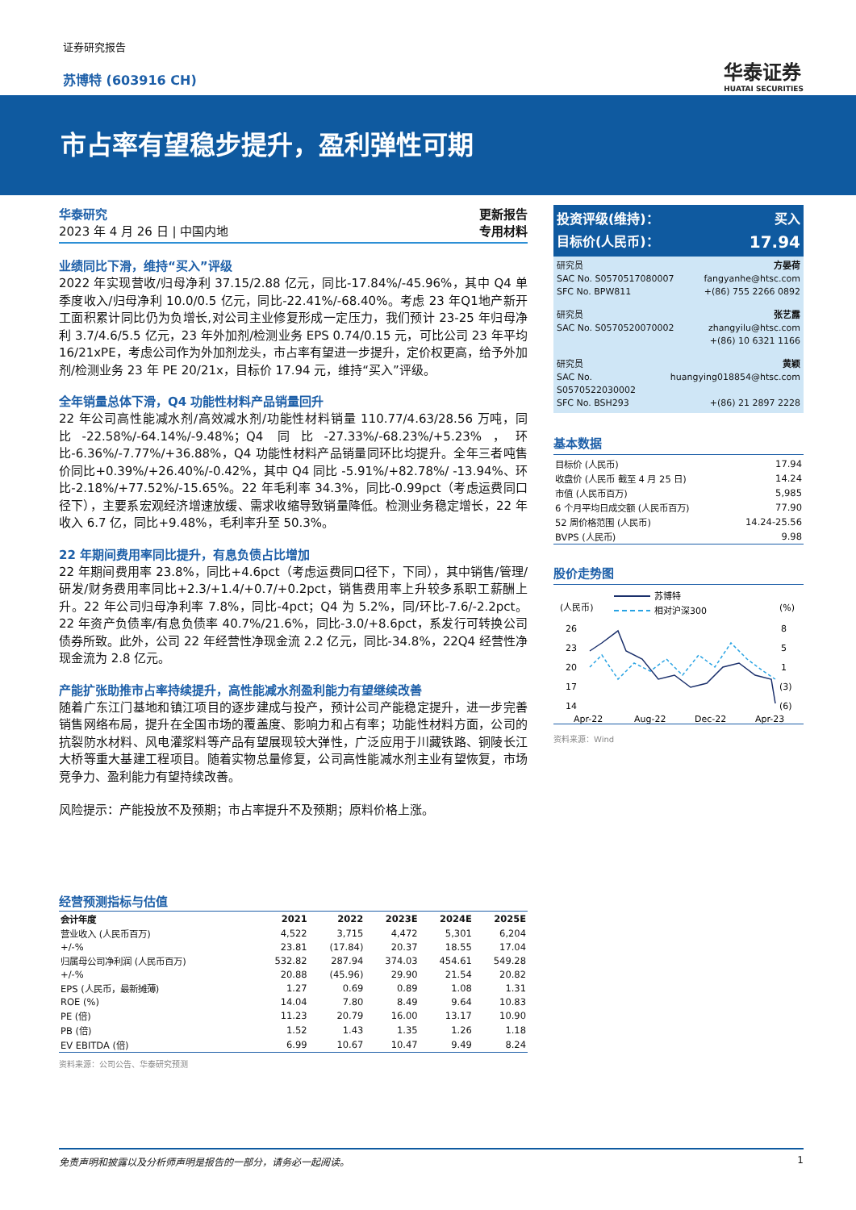证券研究报告
苏博特 (603916 CH) 华泰证券
HUATAI SECURITIES
市占率有望稳步提升，盈利弹性可期
华泰研究
2023 年 4 月 26 日 | 中国内地
更新报告
专用材料
业绩同比下滑，维持“买入”评级
2022 年实现营收/归母净利 37.15/2.88 亿元，同比-17.84%/-45.96%，其中 Q4 单季度收入/归母净利 10.0/0.5 亿元，同比-22.41%/-68.40%。考虑 23 年Q1地产新开工面积累计同比仍为负增长,对公司主业修复形成一定压力，我们预计 23-25 年归母净利 3.7/4.6/5.5 亿元，23 年外加剂/检测业务 EPS 0.74/0.15 元，可比公司 23 年平均 16/21xPE，考虑公司作为外加剂龙头，市占率有望进一步提升，定价权更高，给予外加剂/检测业务 23 年 PE 20/21x，目标价 17.94 元，维持“买入”评级。
全年销量总体下滑，Q4 功能性材料产品销量回升
22 年公司高性能减水剂/高效减水剂/功能性材料销量 110.77/4.63/28.56 万吨，同比-22.58%/-64.14%/-9.48%；Q4 同比-27.33%/-68.23%/+5.23%，环比-6.36%/-7.77%/+36.88%，Q4 功能性材料产品销量同环比均提升。全年三者吨售价同比+0.39%/+26.40%/-0.42%，其中 Q4 同比 -5.91%/+82.78%/ -13.94%、环比-2.18%/+77.52%/-15.65%。22 年毛利率 34.3%，同比-0.99pct（考虑运费同口径下），主要系宏观经济增速放缓、需求收缩导致销量降低。检测业务稳定增长，22 年收入 6.7 亿，同比+9.48%，毛利率升至 50.3%。
22 年期间费用率同比提升，有息负债占比增加
22 年期间费用率 23.8%，同比+4.6pct（考虑运费同口径下，下同），其中销售/管理/研发/财务费用率同比+2.3/+1.4/+0.7/+0.2pct，销售费用率上升较多系职工薪酬上升。22 年公司归母净利率 7.8%，同比-4pct；Q4 为 5.2%，同/环比-7.6/-2.2pct。22 年资产负债率/有息负债率 40.7%/21.6%，同比-3.0/+8.6pct，系发行可转换公司债券所致。此外，公司 22 年经营性净现金流 2.2 亿元，同比-34.8%，22Q4 经营性净现金流为 2.8 亿元。
产能扩张助推市占率持续提升，高性能减水剂盈利能力有望继续改善
随着广东江门基地和镇江项目的逐步建成与投产，预计公司产能稳定提升，进一步完善销售网络布局，提升在全国市场的覆盖度、影响力和占有率；功能性材料方面，公司的抗裂防水材料、风电灌浆料等产品有望展现较大弹性，广泛应用于川藏铁路、铜陵长江大桥等重大基建工程项目。随着实物总量修复，公司高性能减水剂主业有望恢复，市场竞争力、盈利能力有望持续改善。
风险提示：产能投放不及预期；市占率提升不及预期；原料价格上涨。
经营预测指标与估值
| 会计年度 | 2021 | 2022 | 2023E | 2024E | 2025E |
| --- | --- | --- | --- | --- | --- |
| 营业收入 (人民币百万) | 4,522 | 3,715 | 4,472 | 5,301 | 6,204 |
| +/-% | 23.81 | (17.84) | 20.37 | 18.55 | 17.04 |
| 归属母公司净利润 (人民币百万) | 532.82 | 287.94 | 374.03 | 454.61 | 549.28 |
| +/-% | 20.88 | (45.96) | 29.90 | 21.54 | 20.82 |
| EPS (人民币，最新摊薄) | 1.27 | 0.69 | 0.89 | 1.08 | 1.31 |
| ROE (%) | 14.04 | 7.80 | 8.49 | 9.64 | 10.83 |
| PE (倍) | 11.23 | 20.79 | 16.00 | 13.17 | 10.90 |
| PB (倍) | 1.52 | 1.43 | 1.35 | 1.26 | 1.18 |
| EV EBITDA (倍) | 6.99 | 10.67 | 10.47 | 9.49 | 8.24 |
资料来源：公司公告、华泰研究预测
投资评级(维持)： 买入
目标价(人民币)： 17.94
研究员 方晏荷
SAC No. S0570517080007 fangyanhe@htsc.com
SFC No. BPW811 +(86) 755 2266 0892
研究员 张艺露
SAC No. S0570520070002 zhangyilu@htsc.com
+(86) 10 6321 1166
研究员 黄颖
SAC No. S0570522030002 huangying018854@htsc.com
SFC No. BSH293 +(86) 21 2897 2228
基本数据
| 目标价 (人民币) | 17.94 |
| 收盘价 (人民币 截至 4 月 25 日) | 14.24 |
| 市值 (人民币百万) | 5,985 |
| 6 个月平均日成交额 (人民币百万) | 77.90 |
| 52 周价格范围 (人民币) | 14.24-25.56 |
| BVPS (人民币) | 9.98 |
股价走势图
苏博特
相对沪深300
(人民币)
(%)
26
23
20
17
14
8
5
1
(3)
(6)
Apr-22
Aug-22
Dec-22
Apr-23
资料来源：Wind
免责声明和披露以及分析师声明是报告的一部分，请务必一起阅读。 1